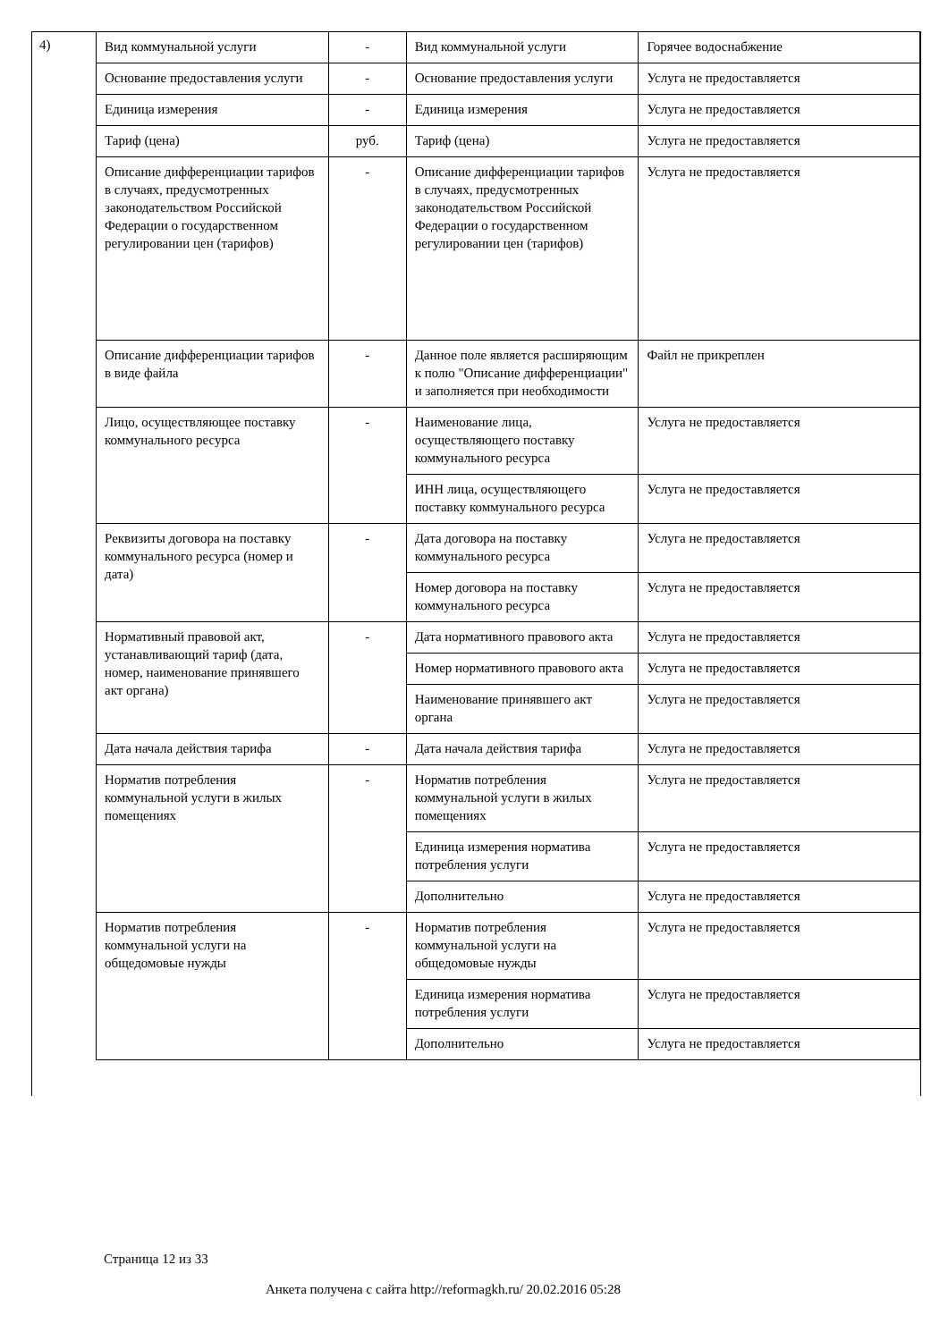4)
| Вид коммунальной услуги | - | Вид коммунальной услуги | Горячее водоснабжение |
| Основание предоставления услуги | - | Основание предоставления услуги | Услуга не предоставляется |
| Единица измерения | - | Единица измерения | Услуга не предоставляется |
| Тариф (цена) | руб. | Тариф (цена) | Услуга не предоставляется |
| Описание дифференциации тарифов в случаях, предусмотренных законодательством Российской Федерации о государственном регулировании цен (тарифов) | - | Описание дифференциации тарифов в случаях, предусмотренных законодательством Российской Федерации о государственном регулировании цен (тарифов) | Услуга не предоставляется |
| Описание дифференциации тарифов в виде файла | - | Данное поле является расширяющим к полю "Описание дифференциации" и заполняется при необходимости | Файл не прикреплен |
| Лицо, осуществляющее поставку коммунального ресурса | - | Наименование лица, осуществляющего поставку коммунального ресурса | Услуга не предоставляется |
| | | ИНН лица, осуществляющего поставку коммунального ресурса | Услуга не предоставляется |
| Реквизиты договора на поставку коммунального ресурса (номер и дата) | - | Дата договора на поставку коммунального ресурса | Услуга не предоставляется |
| | | Номер договора на поставку коммунального ресурса | Услуга не предоставляется |
| Нормативный правовой акт, устанавливающий тариф (дата, номер, наименование принявшего акт органа) | - | Дата нормативного правового акта | Услуга не предоставляется |
| | | Номер нормативного правового акта | Услуга не предоставляется |
| | | Наименование принявшего акт органа | Услуга не предоставляется |
| Дата начала действия тарифа | - | Дата начала действия тарифа | Услуга не предоставляется |
| Норматив потребления коммунальной услуги в жилых помещениях | - | Норматив потребления коммунальной услуги в жилых помещениях | Услуга не предоставляется |
| | | Единица измерения норматива потребления услуги | Услуга не предоставляется |
| | | Дополнительно | Услуга не предоставляется |
| Норматив потребления коммунальной услуги на общедомовые нужды | - | Норматив потребления коммунальной услуги на общедомовые нужды | Услуга не предоставляется |
| | | Единица измерения норматива потребления услуги | Услуга не предоставляется |
| | | Дополнительно | Услуга не предоставляется |
Страница 12 из 33
Анкета получена с сайта http://reformagkh.ru/ 20.02.2016 05:28